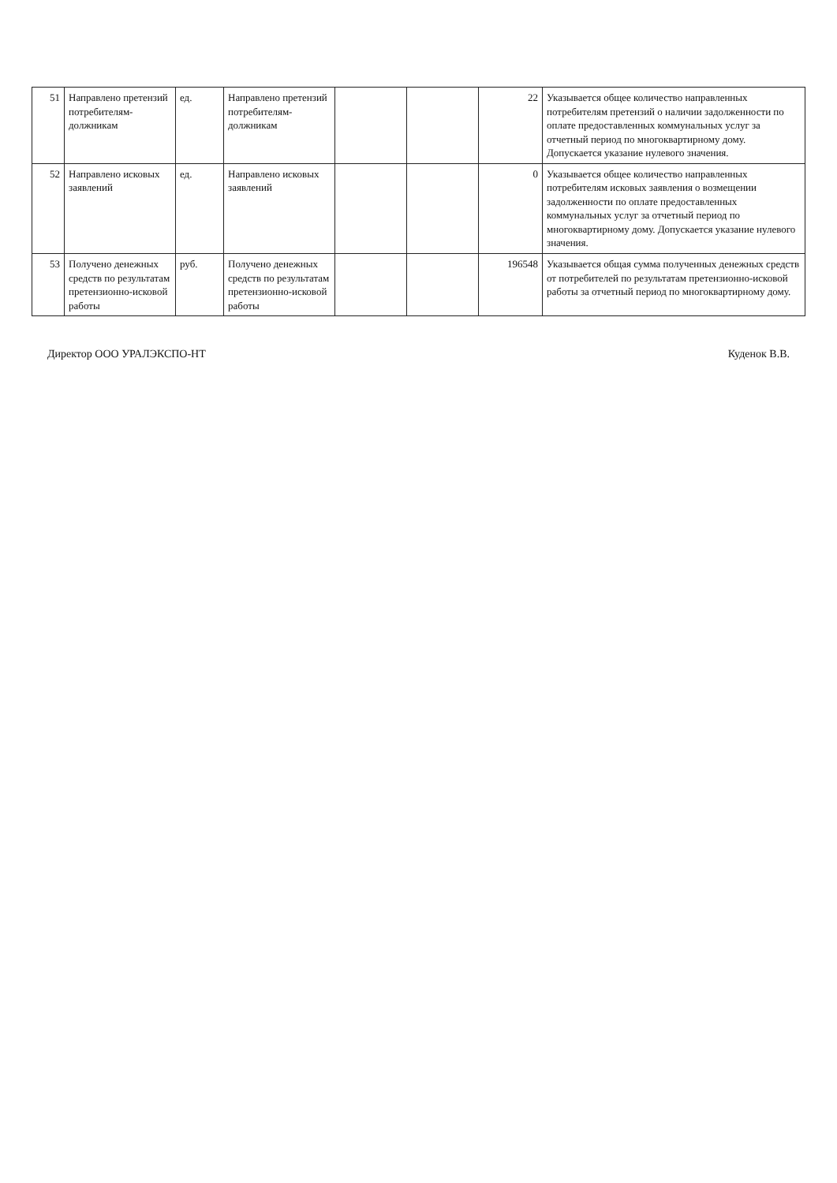| 51 | Направлено претензий потребителям-должникам | ед. | Направлено претензий потребителям-должникам | | | 22 | Указывается общее количество направленных потребителям претензий о наличии задолженности по оплате предоставленных коммунальных услуг за отчетный период по многоквартирному дому. Допускается указание нулевого значения. |
| 52 | Направлено исковых заявлений | ед. | Направлено исковых заявлений | | | 0 | Указывается общее количество направленных потребителям исковых заявления о возмещении задолженности по оплате предоставленных коммунальных услуг за отчетный период по многоквартирному дому. Допускается указание нулевого значения. |
| 53 | Получено денежных средств по результатам претензионно-исковой работы | руб. | Получено денежных средств по результатам претензионно-исковой работы | | | 196548 | Указывается общая сумма полученных денежных средств от потребителей по результатам претензионно-исковой работы за отчетный период по многоквартирному дому. |
Директор ООО УРАЛЭКСПО-НТ Куденок В.В.